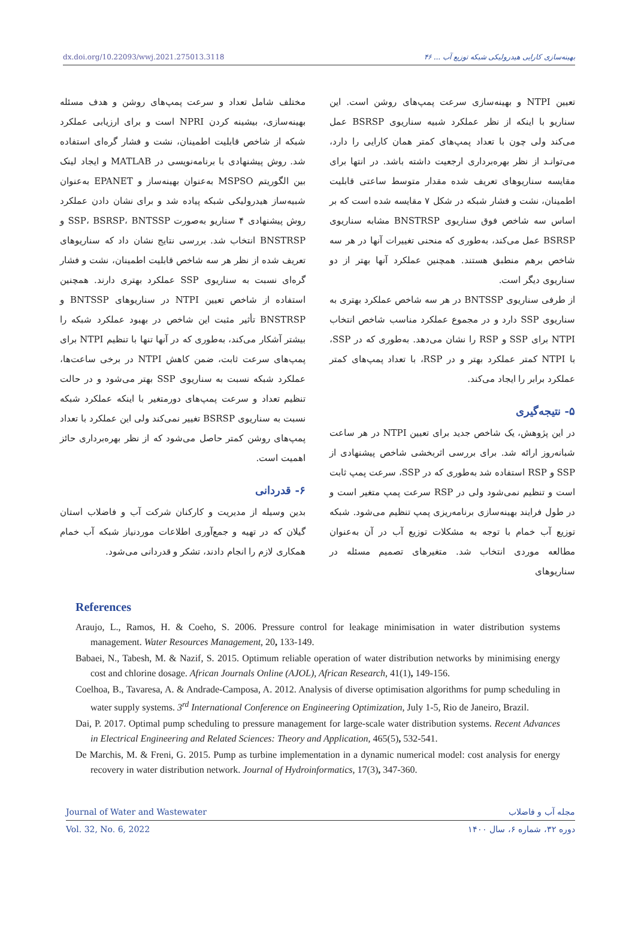dx.doi.org/10.22093/wwj.2021.275013.3118 بهینه‌سازی کارایی هیدرولیکی شبکه توزیع آب ... ۴۶
تعیین NTPI و بهینه‌سازی سرعت پمپ‌های روشن است. این سناریو با اینکه از نظر عملکرد شبیه سناریوی BSRSP عمل می‌کند ولی چون با تعداد پمپ‌های کمتر همان کارایی را دارد، می‌توانـد از نظر بهره‌برداری ارجعیت داشته باشد. در انتها برای مقایسه سناریوهای تعریف شده مقدار متوسط ساعتی قابلیت اطمینان، نشت و فشار شبکه در شکل ۷ مقایسه شده است که بر اساس سه شاخص فوق سناریوی BNSTRSP مشابه سناریوی BSRSP عمل می‌کند، به‌طوری که منحنی تغییرات آنها در هر سه شاخص برهم منطبق هستند. همچنین عملکرد آنها بهتر از دو سناریوی دیگر است.
از طرفی سناریوی BNTSSP در هر سه شاخص عملکرد بهتری به سناریوی SSP دارد و در مجموع عملکرد مناسب شاخص انتخاب NTPI برای SSP و RSP را نشان می‌دهد. به‌طوری که در SSP، با NTPI کمتر عملکرد بهتر و در RSP، با تعداد پمپ‌های کمتر عملکرد برابر را ایجاد می‌کند.
۵- نتیجه‌گیری
در این پژوهش، یک شاخص جدید برای تعیین NTPI در هر ساعت شبانه‌روز ارائه شد. برای بررسی اثربخشی شاخص پیشنهادی از SSP و RSP استفاده شد به‌طوری که در SSP، سرعت پمپ ثابت است و تنظیم نمی‌شود ولی در RSP سرعت پمپ متغیر است و در طول فرایند بهینه‌سازی برنامه‌ریزی پمپ تنظیم می‌شود. شبکه توزیع آب خمام با توجه به مشکلات توزیع آب در آن به‌عنوان مطالعه موردی انتخاب شد. متغیرهای تصمیم مسئله در سناریوهای
مختلف شامل تعداد و سرعت پمپ‌های روشن و هدف مسئله بهینه‌سازی، بیشینه کردن NPRI است و برای ارزیابی عملکرد شبکه از شاخص قابلیت اطمینان، نشت و فشار گره‌ای استفاده شد. روش پیشنهادی با برنامه‌نویسی در MATLAB و ایجاد لینک بین الگوریتم MSPSO به‌عنوان بهینه‌ساز و EPANET به‌عنوان شبیه‌ساز هیدرولیکی شبکه پیاده شد و برای نشان دادن عملکرد روش پیشنهادی ۴ سناریو به‌صورت SSP، BSRSP، BNTSSP و BNSTRSP انتخاب شد. بررسی نتایج نشان داد که سناریوهای تعریف شده از نظر هر سه شاخص قابلیت اطمینان، نشت و فشار گره‌ای نسبت به سناریوی SSP عملکرد بهتری دارند. همچنین استفاده از شاخص تعیین NTPI در سناریوهای BNTSSP و BNSTRSP تأثیر مثبت این شاخص در بهبود عملکرد شبکه را بیشتر آشکار می‌کند، به‌طوری که در آنها تنها با تنظیم NTPI برای پمپ‌های سرعت ثابت، ضمن کاهش NTPI در برخی ساعت‌ها، عملکرد شبکه نسبت به سناریوی SSP بهتر می‌شود و در حالت تنظیم تعداد و سرعت پمپ‌های دورمتغیر با اینکه عملکرد شبکه نسبت به سناریوی BSRSP تغییر نمی‌کند ولی این عملکرد با تعداد پمپ‌های روشن کمتر حاصل می‌شود که از نظر بهره‌برداری حائز اهمیت است.
۶- قدردانی
بدین وسیله از مدیریت و کارکنان شرکت آب و فاضلاب استان گیلان که در تهیه و جمع‌آوری اطلاعات موردنیاز شبکه آب خمام همکاری لازم را انجام دادند، تشکر و قدردانی می‌شود.
References
Araujo, L., Ramos, H. & Coeho, S. 2006. Pressure control for leakage minimisation in water distribution systems management. Water Resources Management, 20, 133-149.
Babaei, N., Tabesh, M. & Nazif, S. 2015. Optimum reliable operation of water distribution networks by minimising energy cost and chlorine dosage. African Journals Online (AJOL), African Research, 41(1), 149-156.
Coelhoa, B., Tavaresa, A. & Andrade-Camposa, A. 2012. Analysis of diverse optimisation algorithms for pump scheduling in water supply systems. 3<sup>rd</sup> International Conference on Engineering Optimization, July 1-5, Rio de Janeiro, Brazil.
Dai, P. 2017. Optimal pump scheduling to pressure management for large-scale water distribution systems. Recent Advances in Electrical Engineering and Related Sciences: Theory and Application, 465(5), 532-541.
De Marchis, M. & Freni, G. 2015. Pump as turbine implementation in a dynamic numerical model: cost analysis for energy recovery in water distribution network. Journal of Hydroinformatics, 17(3), 347-360.
Journal of Water and Wastewater مجله آب و فاضلاب
Vol. 32, No. 6, 2022 دوره ۳۲، شماره ۶، سال ۱۴۰۰